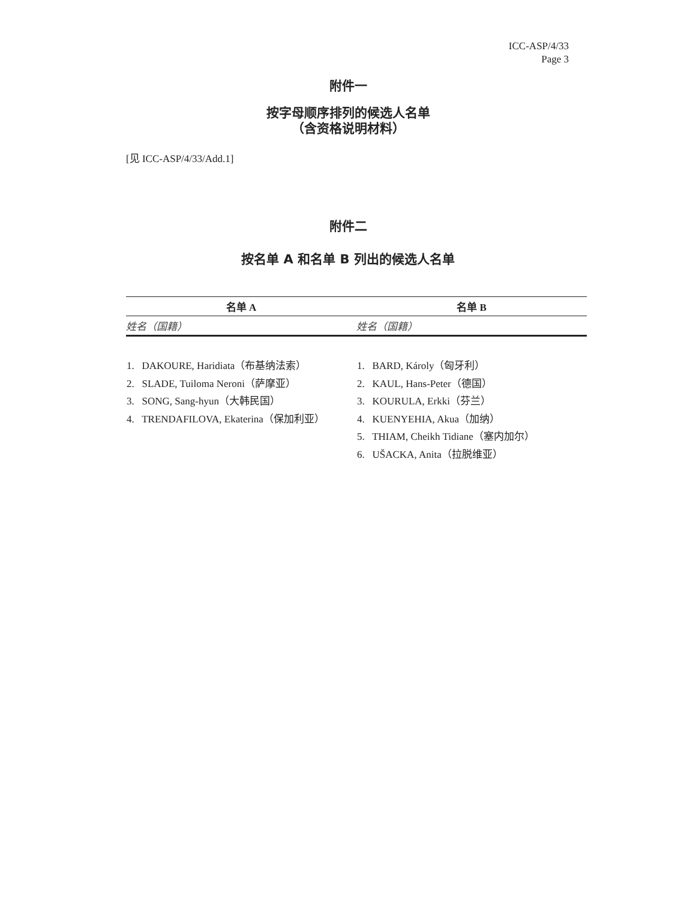ICC-ASP/4/33
Page 3
附件一
按字母顺序排列的候选人名单
（含资格说明材料）
[见 ICC-ASP/4/33/Add.1]
附件二
按名单 A 和名单 B 列出的候选人名单
| 名单 A | 名单 B |
| --- | --- |
| 姓名（国籍） | 姓名（国籍） |
| 1. DAKOURE, Haridiata（布基纳法索） 2. SLADE, Tuiloma Neroni（萨摩亚） 3. SONG, Sang-hyun（大韩民国） 4. TRENDAFILOVA, Ekaterina（保加利亚） | 1. BARD, Károly（匈牙利） 2. KAUL, Hans-Peter（德国） 3. KOURULA, Erkki（芬兰） 4. KUENYEHIA, Akua（加纳） 5. THIAM, Cheikh Tidiane（塞内加尔） 6. UŠACKA, Anita（拉脱维亚） |